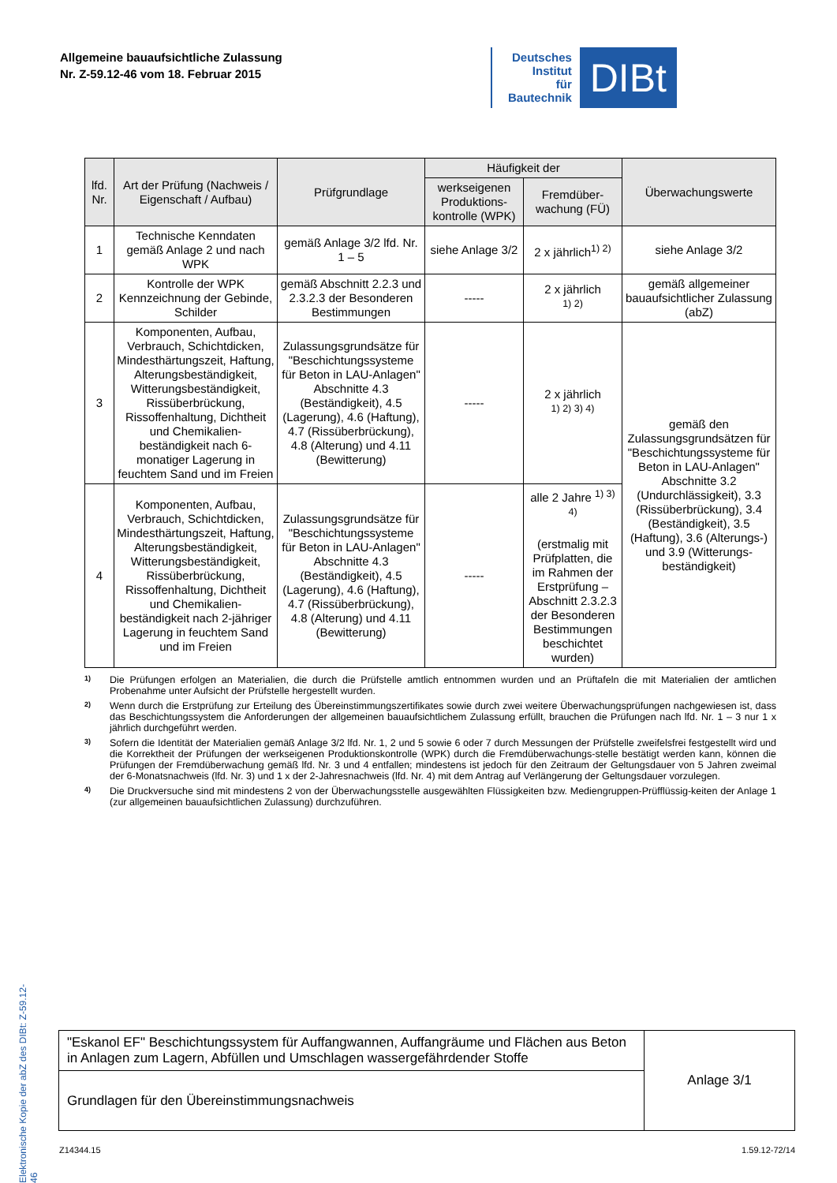Allgemeine bauaufsichtliche Zulassung
Nr. Z-59.12-46 vom 18. Februar 2015
Deutsches
Institut
für
Bautechnik
DIBt
Elektronische Kopie der abZ des DIBt: Z-59.12-46
| lfd. Nr. | Art der Prüfung (Nachweis / Eigenschaft / Aufbau) | Prüfgrundlage | Häufigkeit der | | Überwachungswerte |
| --- | --- | --- | --- | --- | --- |
| | | | werkseigenen Produktions-kontrolle (WPK) | Fremdüber-wachung (FÜ) | |
| 1 | Technische Kenndaten gemäß Anlage 2 und nach WPK | gemäß Anlage 3/2 lfd. Nr. 1 – 5 | siehe Anlage 3/2 | 2 x jährlich<sup>1) 2)</sup> | siehe Anlage 3/2 |
| 2 | Kontrolle der WPK Kennzeichnung der Gebinde, Schilder | gemäß Abschnitt 2.2.3 und 2.3.2.3 der Besonderen Bestimmungen | ----- | 2 x jährlich <sup>1) 2)</sup> | gemäß allgemeiner bauaufsichtlicher Zulassung (abZ) |
| 3 | Komponenten, Aufbau, Verbrauch, Schichtdicken, Mindesthärtungszeit, Haftung, Alterungsbeständigkeit, Witterungsbeständigkeit, Rissüberbrückung, Rissoffenhaltung, Dichtheit und Chemikalien-beständigkeit nach 6-monatiger Lagerung in feuchtem Sand und im Freien | Zulassungsgrundsätze für "Beschichtungssysteme für Beton in LAU-Anlagen" Abschnitte 4.3 (Beständigkeit), 4.5 (Lagerung), 4.6 (Haftung), 4.7 (Rissüberbrückung), 4.8 (Alterung) und 4.11 (Bewitterung) | ----- | 2 x jährlich <sup>1) 2) 3) 4)</sup> | gemäß den Zulassungsgrundsätzen für "Beschichtungssysteme für Beton in LAU-Anlagen" Abschnitte 3.2 (Undurchlässigkeit), 3.3 (Rissüberbrückung), 3.4 (Beständigkeit), 3.5 (Haftung), 3.6 (Alterungs-) und 3.9 (Witterungs-beständigkeit) |
| 4 | Komponenten, Aufbau, Verbrauch, Schichtdicken, Mindesthärtungszeit, Haftung, Alterungsbeständigkeit, Witterungsbeständigkeit, Rissüberbrückung, Rissoffenhaltung, Dichtheit und Chemikalien-beständigkeit nach 2-jähriger Lagerung in feuchtem Sand und im Freien | Zulassungsgrundsätze für "Beschichtungssysteme für Beton in LAU-Anlagen" Abschnitte 4.3 (Beständigkeit), 4.5 (Lagerung), 4.6 (Haftung), 4.7 (Rissüberbrückung), 4.8 (Alterung) und 4.11 (Bewitterung) | ----- | alle 2 Jahre <sup>1) 3) 4)</sup> (erstmalig mit Prüfplatten, die im Rahmen der Erstprüfung – Abschnitt 2.3.2.3 der Besonderen Bestimmungen beschichtet wurden) | |
<sup>1)</sup> Die Prüfungen erfolgen an Materialien, die durch die Prüfstelle amtlich entnommen wurden und an Prüftafeln die mit Materialien der amtlichen Probenahme unter Aufsicht der Prüfstelle hergestellt wurden.
<sup>2)</sup> Wenn durch die Erstprüfung zur Erteilung des Übereinstimmungszertifikates sowie durch zwei weitere Überwachungsprüfungen nachgewiesen ist, dass das Beschichtungssystem die Anforderungen der allgemeinen bauaufsichtlichem Zulassung erfüllt, brauchen die Prüfungen nach lfd. Nr. 1 – 3 nur 1 x jährlich durchgeführt werden.
<sup>3)</sup> Sofern die Identität der Materialien gemäß Anlage 3/2 lfd. Nr. 1, 2 und 5 sowie 6 oder 7 durch Messungen der Prüfstelle zweifelsfrei festgestellt wird und die Korrektheit der Prüfungen der werkseigenen Produktionskontrolle (WPK) durch die Fremdüberwachungs-stelle bestätigt werden kann, können die Prüfungen der Fremdüberwachung gemäß lfd. Nr. 3 und 4 entfallen; mindestens ist jedoch für den Zeitraum der Geltungsdauer von 5 Jahren zweimal der 6-Monatsnachweis (lfd. Nr. 3) und 1 x der 2-Jahresnachweis (lfd. Nr. 4) mit dem Antrag auf Verlängerung der Geltungsdauer vorzulegen.
<sup>4)</sup> Die Druckversuche sind mit mindestens 2 von der Überwachungsstelle ausgewählten Flüssigkeiten bzw. Mediengruppen-Prüfflüssig-keiten der Anlage 1 (zur allgemeinen bauaufsichtlichen Zulassung) durchzuführen.
| "Eskanol EF" Beschichtungssystem für Auffangwannen, Auffangräume und Flächen aus Beton in Anlagen zum Lagern, Abfüllen und Umschlagen wassergefährdender Stoffe | Anlage 3/1 |
| Grundlagen für den Übereinstimmungsnachweis | |
Z14344.15 1.59.12-72/14